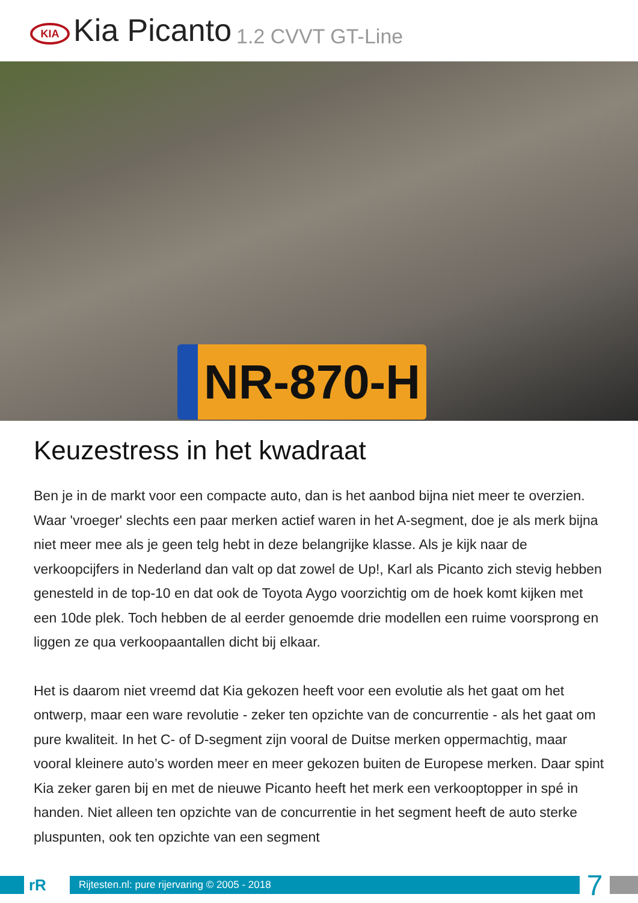KIA
Kia Picanto 1.2 CVVT GT-Line
NR-870-H
Keuzestress in het kwadraat
Ben je in de markt voor een compacte auto, dan is het aanbod bijna niet meer te overzien. Waar 'vroeger' slechts een paar merken actief waren in het A-segment, doe je als merk bijna niet meer mee als je geen telg hebt in deze belangrijke klasse. Als je kijk naar de verkoopcijfers in Nederland dan valt op dat zowel de Up!, Karl als Picanto zich stevig hebben genesteld in de top-10 en dat ook de Toyota Aygo voorzichtig om de hoek komt kijken met een 10de plek. Toch hebben de al eerder genoemde drie modellen een ruime voorsprong en liggen ze qua verkoopaantallen dicht bij elkaar.
Het is daarom niet vreemd dat Kia gekozen heeft voor een evolutie als het gaat om het ontwerp, maar een ware revolutie - zeker ten opzichte van de concurrentie - als het gaat om pure kwaliteit. In het C- of D-segment zijn vooral de Duitse merken oppermachtig, maar vooral kleinere auto’s worden meer en meer gekozen buiten de Europese merken. Daar spint Kia zeker garen bij en met de nieuwe Picanto heeft het merk een verkooptopper in spé in handen. Niet alleen ten opzichte van de concurrentie in het segment heeft de auto sterke pluspunten, ook ten opzichte van een segment
rR
Rijtesten.nl: pure rijervaring © 2005 - 2018
7